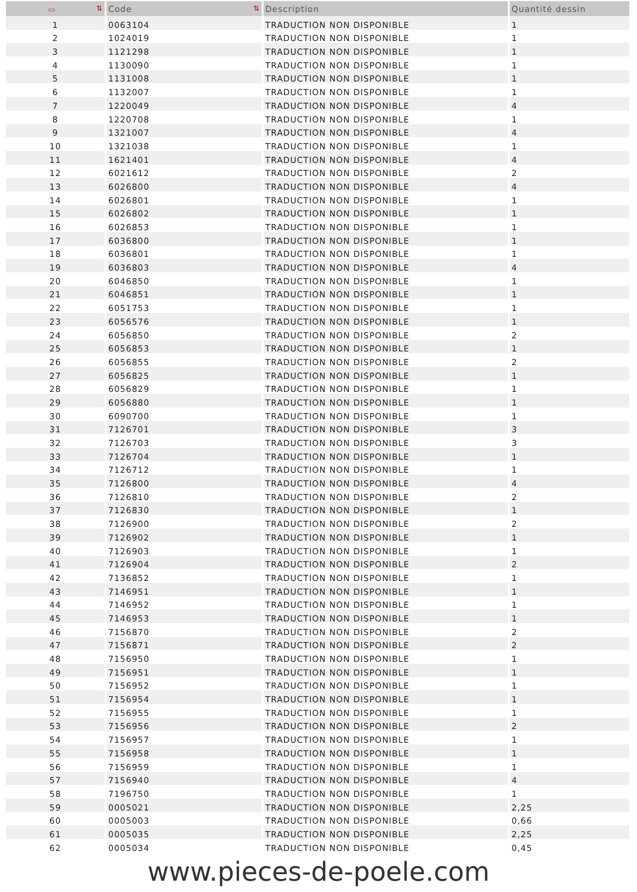| ▭ ⇅ | Code ⇅ | Description | Quantité dessin |
| --- | --- | --- | --- |
| 1 | 0063104 | TRADUCTION NON DISPONIBLE | 1 |
| 2 | 1024019 | TRADUCTION NON DISPONIBLE | 1 |
| 3 | 1121298 | TRADUCTION NON DISPONIBLE | 1 |
| 4 | 1130090 | TRADUCTION NON DISPONIBLE | 1 |
| 5 | 1131008 | TRADUCTION NON DISPONIBLE | 1 |
| 6 | 1132007 | TRADUCTION NON DISPONIBLE | 1 |
| 7 | 1220049 | TRADUCTION NON DISPONIBLE | 4 |
| 8 | 1220708 | TRADUCTION NON DISPONIBLE | 1 |
| 9 | 1321007 | TRADUCTION NON DISPONIBLE | 4 |
| 10 | 1321038 | TRADUCTION NON DISPONIBLE | 1 |
| 11 | 1621401 | TRADUCTION NON DISPONIBLE | 4 |
| 12 | 6021612 | TRADUCTION NON DISPONIBLE | 2 |
| 13 | 6026800 | TRADUCTION NON DISPONIBLE | 4 |
| 14 | 6026801 | TRADUCTION NON DISPONIBLE | 1 |
| 15 | 6026802 | TRADUCTION NON DISPONIBLE | 1 |
| 16 | 6026853 | TRADUCTION NON DISPONIBLE | 1 |
| 17 | 6036800 | TRADUCTION NON DISPONIBLE | 1 |
| 18 | 6036801 | TRADUCTION NON DISPONIBLE | 1 |
| 19 | 6036803 | TRADUCTION NON DISPONIBLE | 4 |
| 20 | 6046850 | TRADUCTION NON DISPONIBLE | 1 |
| 21 | 6046851 | TRADUCTION NON DISPONIBLE | 1 |
| 22 | 6051753 | TRADUCTION NON DISPONIBLE | 1 |
| 23 | 6056576 | TRADUCTION NON DISPONIBLE | 1 |
| 24 | 6056850 | TRADUCTION NON DISPONIBLE | 2 |
| 25 | 6056853 | TRADUCTION NON DISPONIBLE | 1 |
| 26 | 6056855 | TRADUCTION NON DISPONIBLE | 2 |
| 27 | 6056825 | TRADUCTION NON DISPONIBLE | 1 |
| 28 | 6056829 | TRADUCTION NON DISPONIBLE | 1 |
| 29 | 6056880 | TRADUCTION NON DISPONIBLE | 1 |
| 30 | 6090700 | TRADUCTION NON DISPONIBLE | 1 |
| 31 | 7126701 | TRADUCTION NON DISPONIBLE | 3 |
| 32 | 7126703 | TRADUCTION NON DISPONIBLE | 3 |
| 33 | 7126704 | TRADUCTION NON DISPONIBLE | 1 |
| 34 | 7126712 | TRADUCTION NON DISPONIBLE | 1 |
| 35 | 7126800 | TRADUCTION NON DISPONIBLE | 4 |
| 36 | 7126810 | TRADUCTION NON DISPONIBLE | 2 |
| 37 | 7126830 | TRADUCTION NON DISPONIBLE | 1 |
| 38 | 7126900 | TRADUCTION NON DISPONIBLE | 2 |
| 39 | 7126902 | TRADUCTION NON DISPONIBLE | 1 |
| 40 | 7126903 | TRADUCTION NON DISPONIBLE | 1 |
| 41 | 7126904 | TRADUCTION NON DISPONIBLE | 2 |
| 42 | 7136852 | TRADUCTION NON DISPONIBLE | 1 |
| 43 | 7146951 | TRADUCTION NON DISPONIBLE | 1 |
| 44 | 7146952 | TRADUCTION NON DISPONIBLE | 1 |
| 45 | 7146953 | TRADUCTION NON DISPONIBLE | 1 |
| 46 | 7156870 | TRADUCTION NON DISPONIBLE | 2 |
| 47 | 7156871 | TRADUCTION NON DISPONIBLE | 2 |
| 48 | 7156950 | TRADUCTION NON DISPONIBLE | 1 |
| 49 | 7156951 | TRADUCTION NON DISPONIBLE | 1 |
| 50 | 7156952 | TRADUCTION NON DISPONIBLE | 1 |
| 51 | 7156954 | TRADUCTION NON DISPONIBLE | 1 |
| 52 | 7156955 | TRADUCTION NON DISPONIBLE | 1 |
| 53 | 7156956 | TRADUCTION NON DISPONIBLE | 2 |
| 54 | 7156957 | TRADUCTION NON DISPONIBLE | 1 |
| 55 | 7156958 | TRADUCTION NON DISPONIBLE | 1 |
| 56 | 7156959 | TRADUCTION NON DISPONIBLE | 1 |
| 57 | 7156940 | TRADUCTION NON DISPONIBLE | 4 |
| 58 | 7196750 | TRADUCTION NON DISPONIBLE | 1 |
| 59 | 0005021 | TRADUCTION NON DISPONIBLE | 2,25 |
| 60 | 0005003 | TRADUCTION NON DISPONIBLE | 0,66 |
| 61 | 0005035 | TRADUCTION NON DISPONIBLE | 2,25 |
| 62 | 0005034 | TRADUCTION NON DISPONIBLE | 0,45 |
www.pieces-de-poele.com